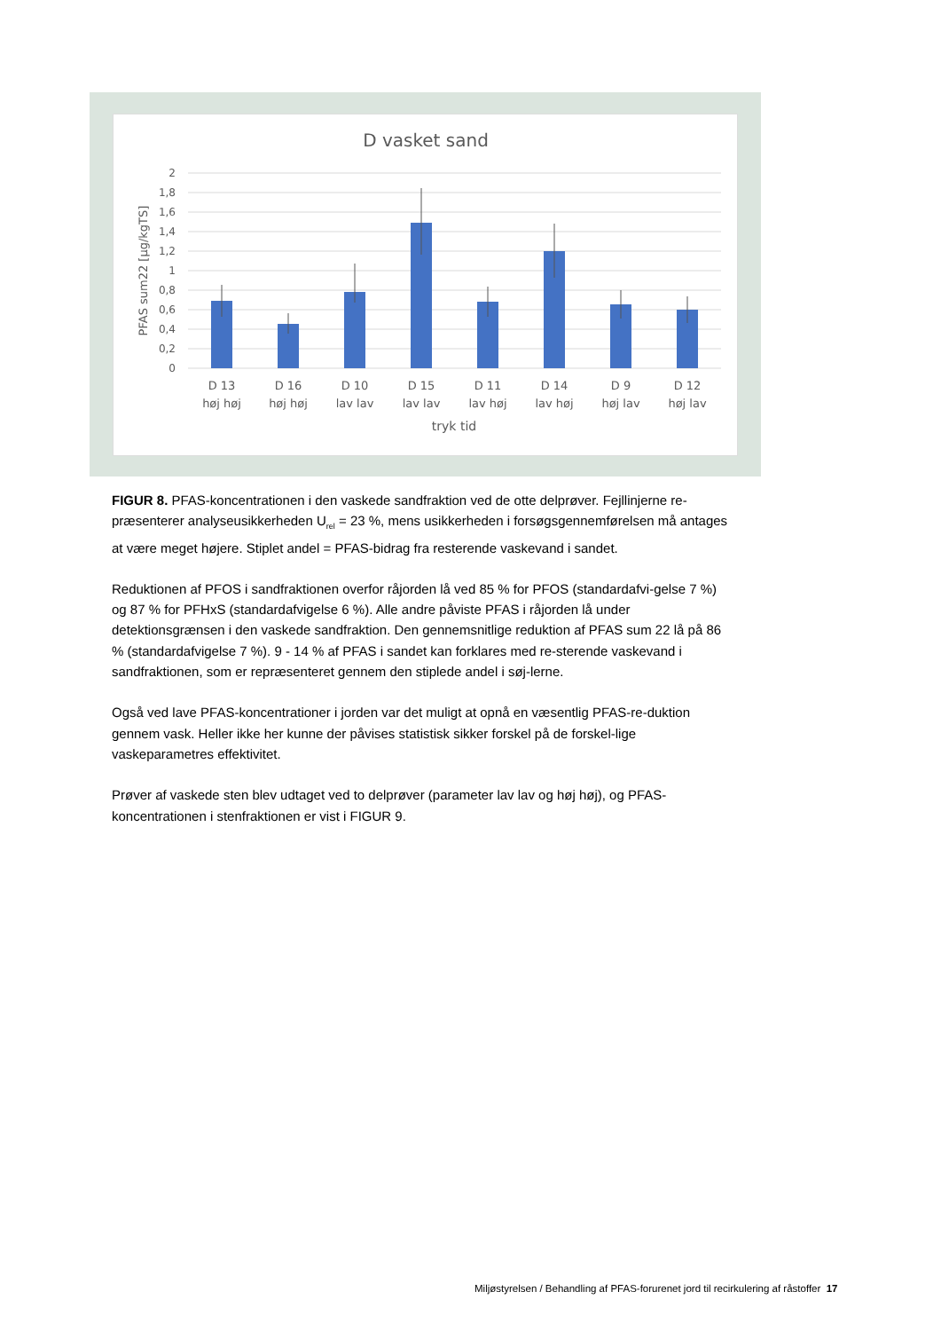D vasket sand
2
1,8
1,6
1,4
1,2
1
0,8
0,6
0,4
0,2
0
PFAS sum22 [µg/kgTS]
D 13
høj høj
D 16
høj høj
D 10
lav lav
D 15
lav lav
D 11
lav høj
D 14
lav høj
D 9
høj lav
D 12
høj lav
tryk tid
FIGUR 8. PFAS-koncentrationen i den vaskede sandfraktion ved de otte delprøver. Fejllinjerne re-præsenterer analyseusikkerheden U<sub>rel</sub> = 23 %, mens usikkerheden i forsøgsgennemførelsen må antages at være meget højere. Stiplet andel = PFAS-bidrag fra resterende vaskevand i sandet.
Reduktionen af PFOS i sandfraktionen overfor råjorden lå ved 85 % for PFOS (standardafvi-gelse 7 %) og 87 % for PFHxS (standardafvigelse 6 %). Alle andre påviste PFAS i råjorden lå under detektionsgrænsen i den vaskede sandfraktion. Den gennemsnitlige reduktion af PFAS sum 22 lå på 86 % (standardafvigelse 7 %). 9 - 14 % af PFAS i sandet kan forklares med re-sterende vaskevand i sandfraktionen, som er repræsenteret gennem den stiplede andel i søj-lerne.
Også ved lave PFAS-koncentrationer i jorden var det muligt at opnå en væsentlig PFAS-re-duktion gennem vask. Heller ikke her kunne der påvises statistisk sikker forskel på de forskel-lige vaskeparametres effektivitet.
Prøver af vaskede sten blev udtaget ved to delprøver (parameter lav lav og høj høj), og PFAS-koncentrationen i stenfraktionen er vist i FIGUR 9.
Miljøstyrelsen / Behandling af PFAS-forurenet jord til recirkulering af råstoffer 17